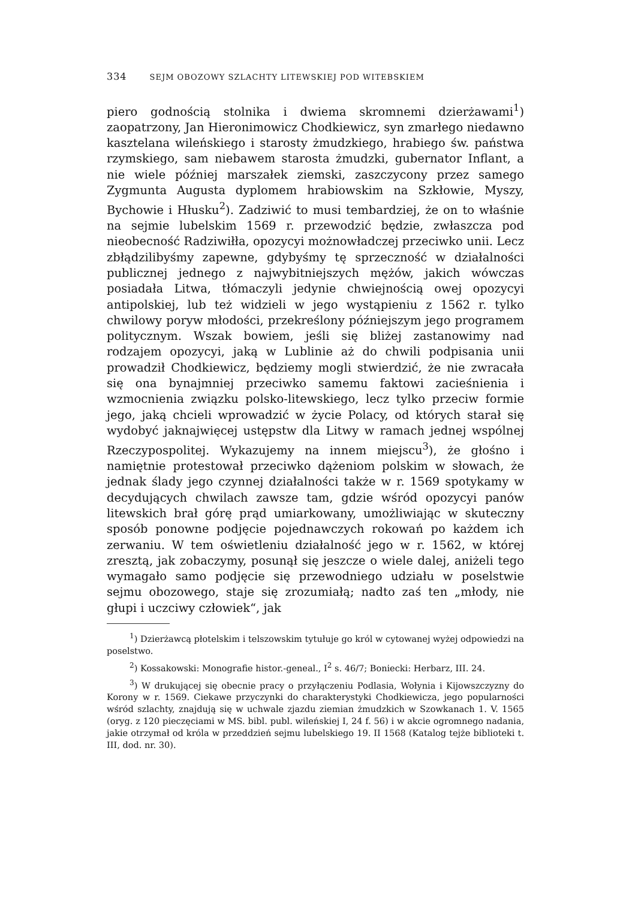334 SEJM OBOZOWY SZLACHTY LITEWSKIEJ POD WITEBSKIEM
piero godnością stolnika i dwiema skromnemi dzierżawami<sup>1</sup>) zaopatrzony, Jan Hieronimowicz Chodkiewicz, syn zmarłego niedawno kasztelana wileńskiego i starosty żmudzkiego, hrabiego św. państwa rzymskiego, sam niebawem starosta żmudzki, gubernator Inflant, a nie wiele później marszałek ziemski, zaszczycony przez samego Zygmunta Augusta dyplomem hrabiowskim na Szkłowie, Myszy, Bychowie i Hłusku<sup>2</sup>). Zadziwić to musi tembardziej, że on to właśnie na sejmie lubelskim 1569 r. przewodzić będzie, zwłaszcza pod nieobecność Radziwiłła, opozycyi możnowładczej przeciwko unii. Lecz zbłądzilibyśmy zapewne, gdybyśmy tę sprzeczność w działalności publicznej jednego z najwybitniejszych mężów, jakich wówczas posiadała Litwa, tłómaczyli jedynie chwiejnością owej opozycyi antipolskiej, lub też widzieli w jego wystąpieniu z 1562 r. tylko chwilowy poryw młodości, przekreślony późniejszym jego programem politycznym. Wszak bowiem, jeśli się bliżej zastanowimy nad rodzajem opozycyi, jaką w Lublinie aż do chwili podpisania unii prowadził Chodkiewicz, będziemy mogli stwierdzić, że nie zwracała się ona bynajmniej przeciwko samemu faktowi zacieśnienia i wzmocnienia związku polsko-litewskiego, lecz tylko przeciw formie jego, jaką chcieli wprowadzić w życie Polacy, od których starał się wydobyć jaknajwięcej ustępstw dla Litwy w ramach jednej wspólnej Rzeczypospolitej. Wykazujemy na innem miejscu<sup>3</sup>), że głośno i namiętnie protestował przeciwko dążeniom polskim w słowach, że jednak ślady jego czynnej działalności także w r. 1569 spotykamy w decydujących chwilach zawsze tam, gdzie wśród opozycyi panów litewskich brał górę prąd umiarkowany, umożliwiając w skuteczny sposób ponowne podjęcie pojednawczych rokowań po każdem ich zerwaniu. W tem oświetleniu działalność jego w r. 1562, w której zresztą, jak zobaczymy, posunął się jeszcze o wiele dalej, aniżeli tego wymagało samo podjęcie się przewodniego udziału w poselstwie sejmu obozowego, staje się zrozumiałą; nadto zaś ten „młody, nie głupi i uczciwy człowiek“, jak
<sup>1</sup>) Dzierżawcą płotelskim i telszowskim tytułuje go król w cytowanej wyżej odpowiedzi na poselstwo.
<sup>2</sup>) Kossakowski: Monografie histor.-geneal., I<sup>2</sup> s. 46/7; Boniecki: Herbarz, III. 24.
<sup>3</sup>) W drukującej się obecnie pracy o przyłączeniu Podlasia, Wołynia i Kijowszczyzny do Korony w r. 1569. Ciekawe przyczynki do charakterystyki Chodkiewicza, jego popularności wśród szlachty, znajdują się w uchwale zjazdu ziemian żmudzkich w Szowkanach 1. V. 1565 (oryg. z 120 pieczęciami w MS. bibl. publ. wileńskiej I, 24 f. 56) i w akcie ogromnego nadania, jakie otrzymał od króla w przeddzień sejmu lubelskiego 19. II 1568 (Katalog tejże biblioteki t. III, dod. nr. 30).